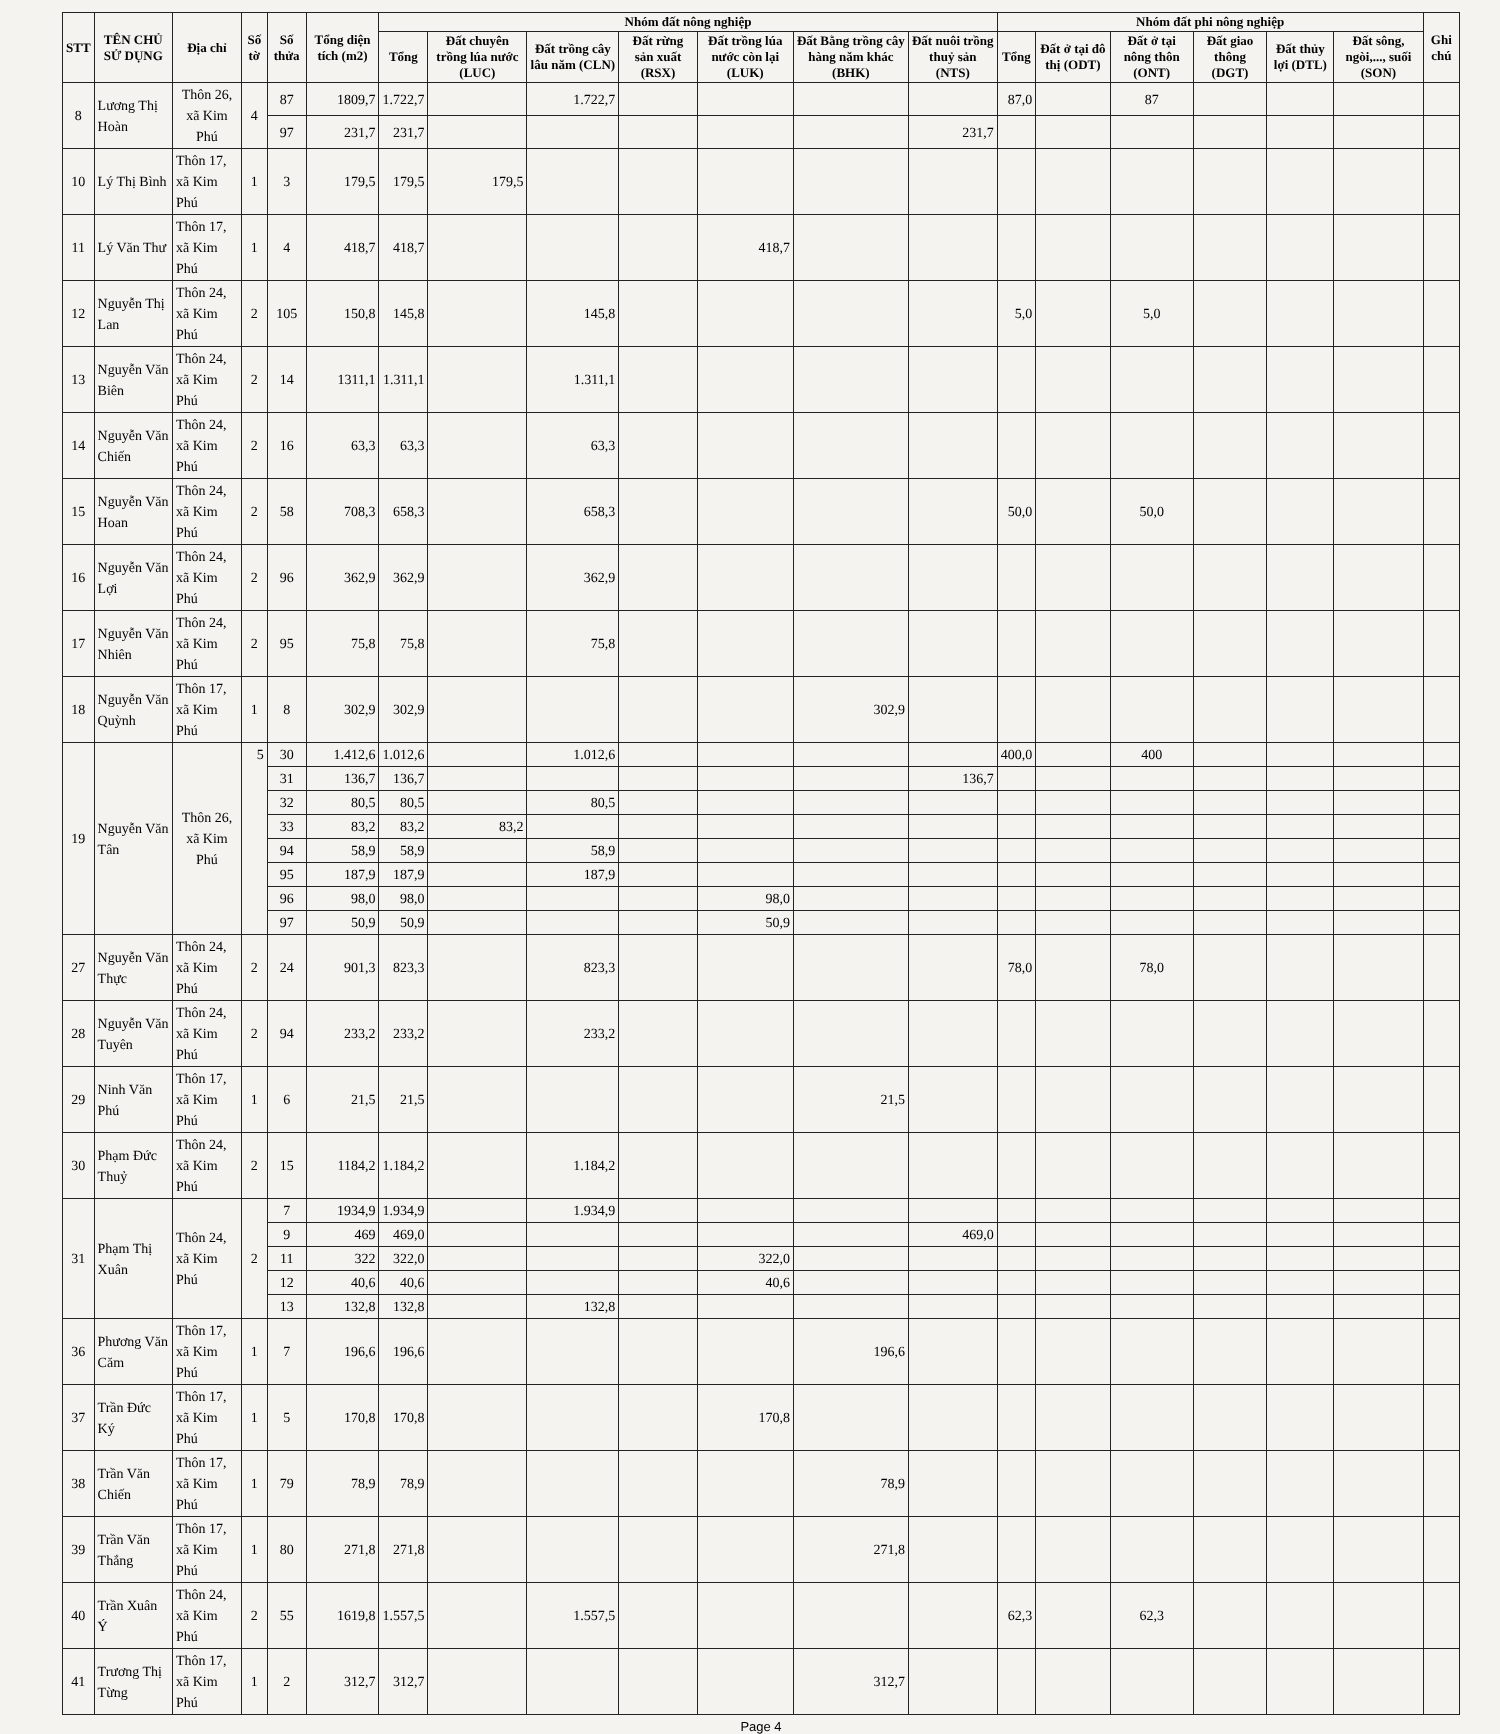| STT | TÊN CHỦ SỬ DỤNG | Địa chỉ | Số tờ | Số thửa | Tổng diện tích (m2) | Nhóm đất nông nghiệp | | | | | | | Nhóm đất phi nông nghiệp | | | | | | Ghi chú |
| --- | --- | --- | --- | --- | --- | --- | --- | --- | --- | --- | --- | --- | --- | --- | --- | --- | --- | --- | --- |
| | | | | | | Tổng | Đất chuyên trồng lúa nước (LUC) | Đất trồng cây lâu năm (CLN) | Đất rừng sản xuất (RSX) | Đất trồng lúa nước còn lại (LUK) | Đất Bằng trồng cây hàng năm khác (BHK) | Đất nuôi trồng thuỷ sản (NTS) | Tổng | Đất ở tại đô thị (ODT) | Đất ở tại nông thôn (ONT) | Đất giao thông (DGT) | Đất thủy lợi (DTL) | Đất sông, ngòi,..., suối (SON) | |
| 8 | Lương Thị Hoàn | Thôn 26, xã Kim Phú | 4 | 87 | 1809,7 | 1.722,7 | | 1.722,7 | | | | | 87,0 | | 87 | | | | |
| | | | | 97 | 231,7 | 231,7 | | | | | | 231,7 | | | | | | | |
| 10 | Lý Thị Bình | Thôn 17, xã Kim Phú | 1 | 3 | 179,5 | 179,5 | 179,5 | | | | | | | | | | | | |
| 11 | Lý Văn Thư | Thôn 17, xã Kim Phú | 1 | 4 | 418,7 | 418,7 | | | | 418,7 | | | | | | | | | |
| 12 | Nguyễn Thị Lan | Thôn 24, xã Kim Phú | 2 | 105 | 150,8 | 145,8 | | 145,8 | | | | | 5,0 | | 5,0 | | | | |
| 13 | Nguyễn Văn Biên | Thôn 24, xã Kim Phú | 2 | 14 | 1311,1 | 1.311,1 | | 1.311,1 | | | | | | | | | | | |
| 14 | Nguyễn Văn Chiến | Thôn 24, xã Kim Phú | 2 | 16 | 63,3 | 63,3 | | 63,3 | | | | | | | | | | | |
| 15 | Nguyễn Văn Hoan | Thôn 24, xã Kim Phú | 2 | 58 | 708,3 | 658,3 | | 658,3 | | | | | 50,0 | | 50,0 | | | | |
| 16 | Nguyễn Văn Lợi | Thôn 24, xã Kim Phú | 2 | 96 | 362,9 | 362,9 | | 362,9 | | | | | | | | | | | |
| 17 | Nguyễn Văn Nhiên | Thôn 24, xã Kim Phú | 2 | 95 | 75,8 | 75,8 | | 75,8 | | | | | | | | | | | |
| 18 | Nguyễn Văn Quỳnh | Thôn 17, xã Kim Phú | 1 | 8 | 302,9 | 302,9 | | | | | 302,9 | | | | | | | | |
| 19 | Nguyễn Văn Tân | Thôn 26, xã Kim Phú | 5 | 30 | 1.412,6 | 1.012,6 | | 1.012,6 | | | | | 400,0 | | 400 | | | | |
| | | | | 31 | 136,7 | 136,7 | | | | | | 136,7 | | | | | | | |
| | | | | 32 | 80,5 | 80,5 | | 80,5 | | | | | | | | | | | |
| | | | | 33 | 83,2 | 83,2 | 83,2 | | | | | | | | | | | | |
| | | | | 94 | 58,9 | 58,9 | | 58,9 | | | | | | | | | | | |
| | | | | 95 | 187,9 | 187,9 | | 187,9 | | | | | | | | | | | |
| | | | | 96 | 98,0 | 98,0 | | | | 98,0 | | | | | | | | | |
| | | | | 97 | 50,9 | 50,9 | | | | 50,9 | | | | | | | | | |
| 27 | Nguyễn Văn Thực | Thôn 24, xã Kim Phú | 2 | 24 | 901,3 | 823,3 | | 823,3 | | | | | 78,0 | | 78,0 | | | | |
| 28 | Nguyễn Văn Tuyên | Thôn 24, xã Kim Phú | 2 | 94 | 233,2 | 233,2 | | 233,2 | | | | | | | | | | | |
| 29 | Ninh Văn Phú | Thôn 17, xã Kim Phú | 1 | 6 | 21,5 | 21,5 | | | | | 21,5 | | | | | | | | |
| 30 | Phạm Đức Thuỷ | Thôn 24, xã Kim Phú | 2 | 15 | 1184,2 | 1.184,2 | | 1.184,2 | | | | | | | | | | | |
| 31 | Phạm Thị Xuân | Thôn 24, xã Kim Phú | 2 | 7 | 1934,9 | 1.934,9 | | 1.934,9 | | | | | | | | | | | |
| | | | | 9 | 469 | 469,0 | | | | | | 469,0 | | | | | | | |
| | | | | 11 | 322 | 322,0 | | | | 322,0 | | | | | | | | | |
| | | | | 12 | 40,6 | 40,6 | | | | 40,6 | | | | | | | | | |
| | | | | 13 | 132,8 | 132,8 | | 132,8 | | | | | | | | | | | |
| 36 | Phương Văn Căm | Thôn 17, xã Kim Phú | 1 | 7 | 196,6 | 196,6 | | | | | 196,6 | | | | | | | | |
| 37 | Trần Đức Ký | Thôn 17, xã Kim Phú | 1 | 5 | 170,8 | 170,8 | | | | 170,8 | | | | | | | | | |
| 38 | Trần Văn Chiến | Thôn 17, xã Kim Phú | 1 | 79 | 78,9 | 78,9 | | | | | 78,9 | | | | | | | | |
| 39 | Trần Văn Thắng | Thôn 17, xã Kim Phú | 1 | 80 | 271,8 | 271,8 | | | | | 271,8 | | | | | | | | |
| 40 | Trần Xuân Ý | Thôn 24, xã Kim Phú | 2 | 55 | 1619,8 | 1.557,5 | | 1.557,5 | | | | | 62,3 | | 62,3 | | | | |
| 41 | Trương Thị Từng | Thôn 17, xã Kim Phú | 1 | 2 | 312,7 | 312,7 | | | | | 312,7 | | | | | | | | |
Page 4